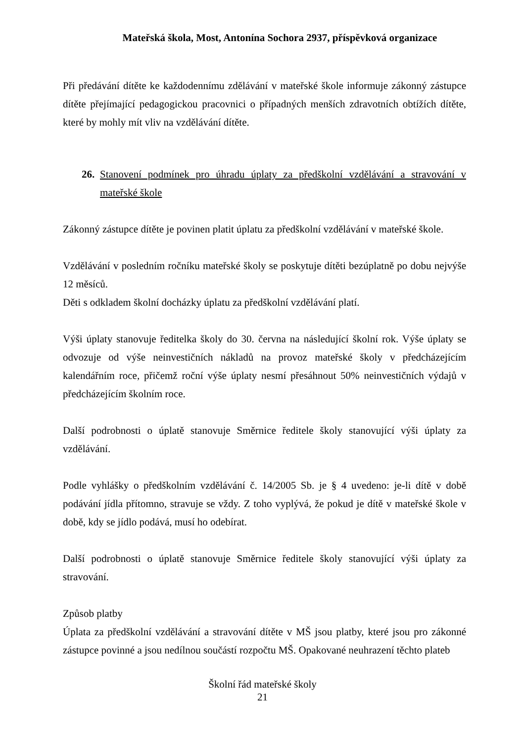Mateřská škola, Most, Antonína Sochora 2937, příspěvková organizace
Při předávání dítěte ke každodennímu zdělávání v mateřské škole informuje zákonný zástupce dítěte přejímající pedagogickou pracovnici o případných menších zdravotních obtížích dítěte, které by mohly mít vliv na vzdělávání dítěte.
26. Stanovení podmínek pro úhradu úplaty za předškolní vzdělávání a stravování v mateřské škole
Zákonný zástupce dítěte je povinen platit úplatu za předškolní vzdělávání v mateřské škole.
Vzdělávání v posledním ročníku mateřské školy se poskytuje dítěti bezúplatně po dobu nejvýše 12 měsíců.
Děti s odkladem školní docházky úplatu za předškolní vzdělávání platí.
Výši úplaty stanovuje ředitelka školy do 30. června na následující školní rok. Výše úplaty se odvozuje od výše neinvestičních nákladů na provoz mateřské školy v předcházejícím kalendářním roce, přičemž roční výše úplaty nesmí přesáhnout 50% neinvestičních výdajů v předcházejícím školním roce.
Další podrobnosti o úplatě stanovuje Směrnice ředitele školy stanovující výši úplaty za vzdělávání.
Podle vyhlášky o předškolním vzdělávání č. 14/2005 Sb. je § 4 uvedeno: je-li dítě v době podávání jídla přítomno, stravuje se vždy. Z toho vyplývá, že pokud je dítě v mateřské škole v době, kdy se jídlo podává, musí ho odebírat.
Další podrobnosti o úplatě stanovuje Směrnice ředitele školy stanovující výši úplaty za stravování.
Způsob platby
Úplata za předškolní vzdělávání a stravování dítěte v MŠ jsou platby, které jsou pro zákonné zástupce povinné a jsou nedílnou součástí rozpočtu MŠ. Opakované neuhrazení těchto plateb
Školní řád mateřské školy
21